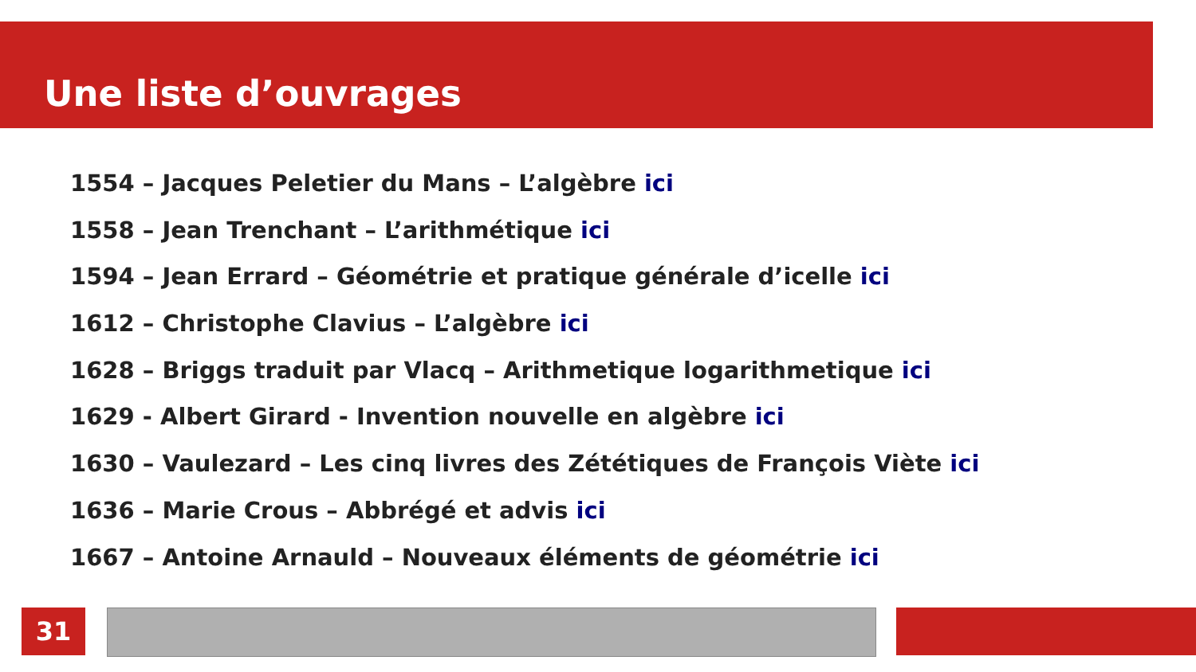Une liste d’ouvrages
1554 – Jacques Peletier du Mans – L’algèbre ici
1558 – Jean Trenchant – L’arithmétique ici
1594 – Jean Errard – Géométrie et pratique générale d’icelle ici
1612 – Christophe Clavius – L’algèbre ici
1628 – Briggs traduit par Vlacq – Arithmetique logarithmetique ici
1629 - Albert Girard - Invention nouvelle en algèbre ici
1630 – Vaulezard – Les cinq livres des Zététiques de François Viète ici
1636 – Marie Crous – Abbrégé et advis ici
1667 – Antoine Arnauld – Nouveaux éléments de géométrie ici
31